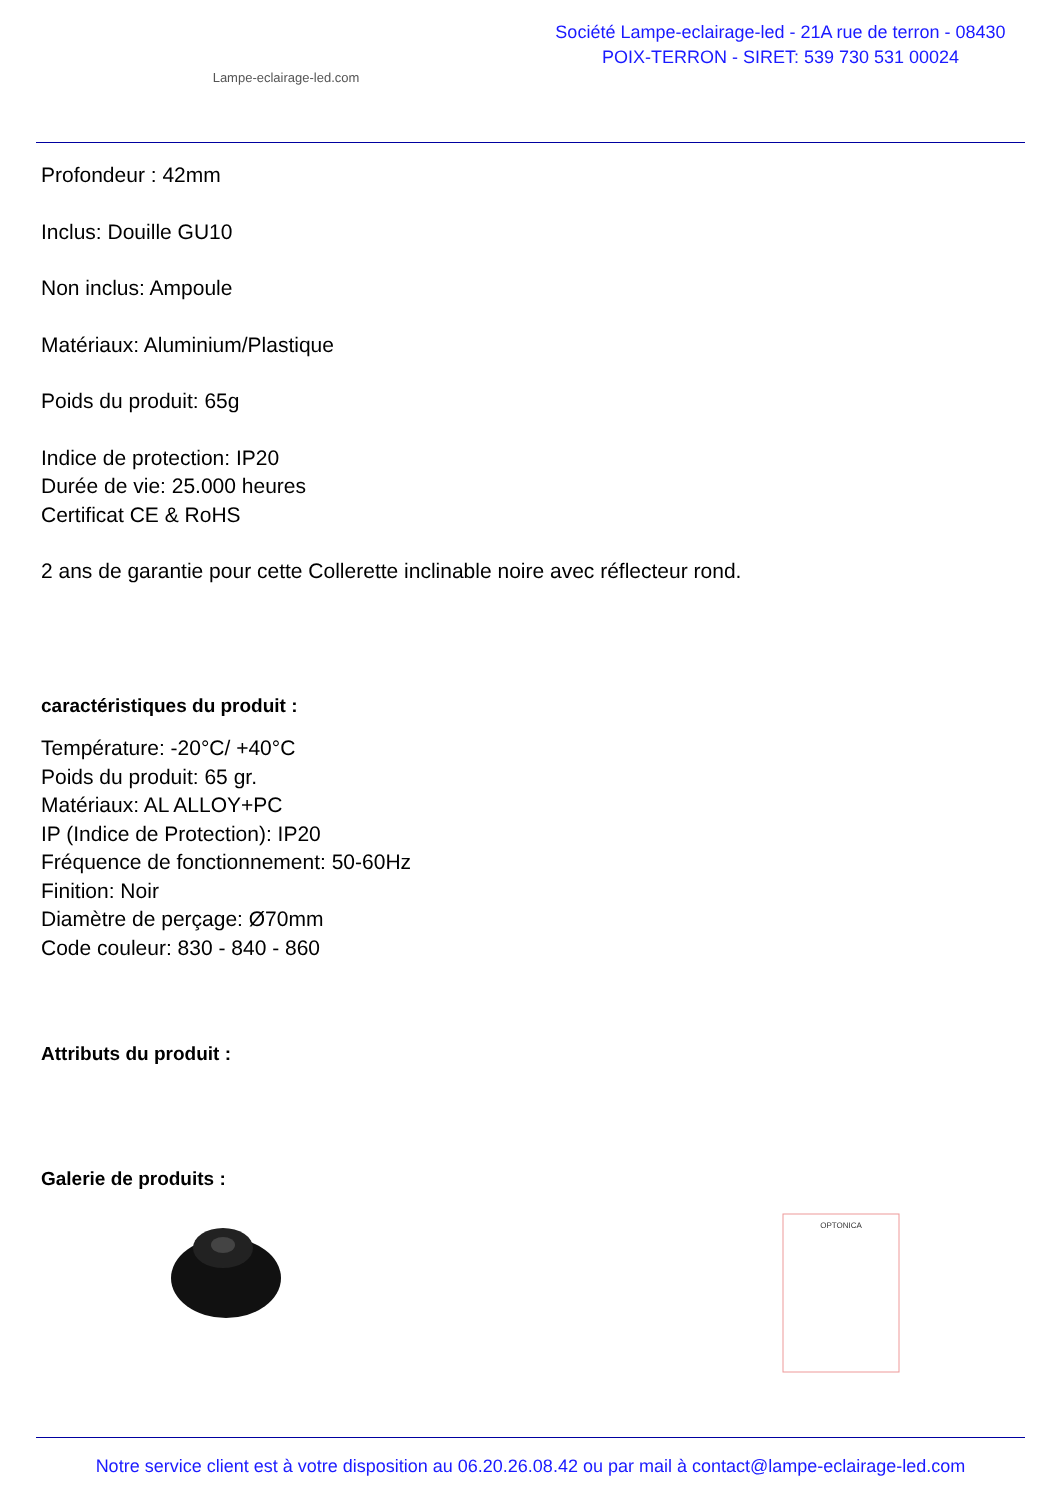Lampe-eclairage-led.com
Société Lampe-eclairage-led - 21A rue de terron - 08430 POIX-TERRON - SIRET: 539 730 531 00024
Profondeur : 42mm
Inclus: Douille GU10
Non inclus: Ampoule
Matériaux: Aluminium/Plastique
Poids du produit: 65g
Indice de protection: IP20
Durée de vie: 25.000 heures
Certificat CE & RoHS
2 ans de garantie pour cette Collerette inclinable noire avec réflecteur rond.
caractéristiques du produit :
Température: -20°C/ +40°C
Poids du produit: 65 gr.
Matériaux: AL ALLOY+PC
IP (Indice de Protection): IP20
Fréquence de fonctionnement: 50-60Hz
Finition: Noir
Diamètre de perçage: Ø70mm
Code couleur: 830 - 840 - 860
Attributs du produit :
Galerie de produits :
OPTONICA
Notre service client est à votre disposition au 06.20.26.08.42 ou par mail à contact@lampe-eclairage-led.com